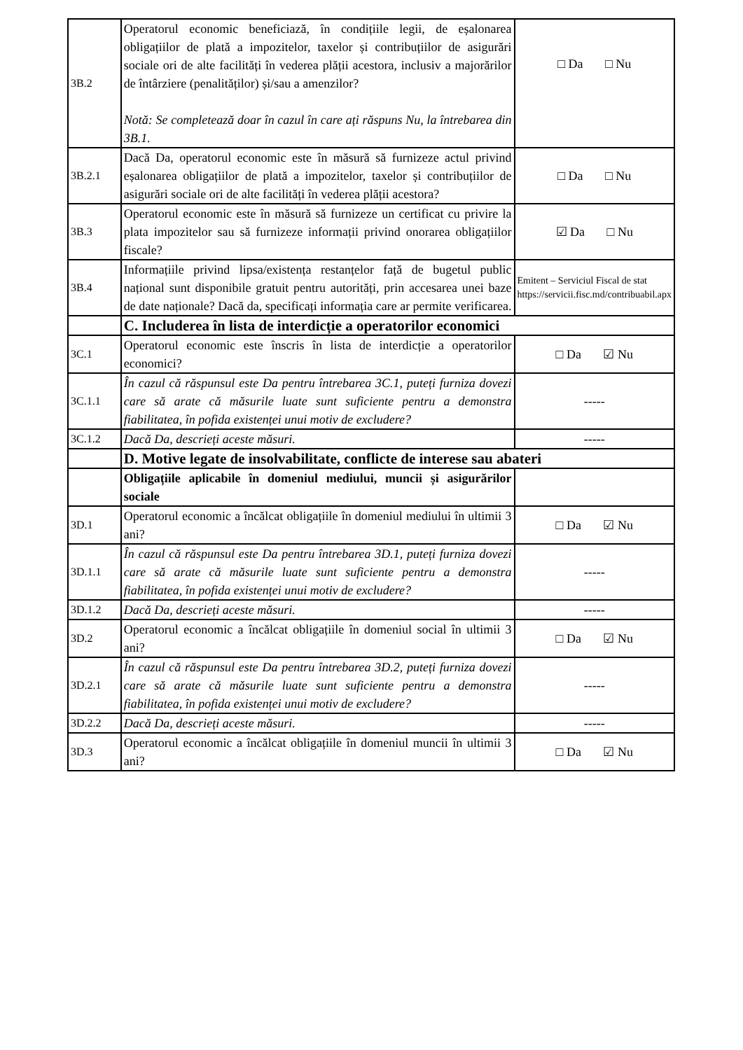| 3B.2 | Operatorul economic beneficiază, în condițiile legii, de eșalonarea obligațiilor de plată a impozitelor, taxelor și contribuțiilor de asigurări sociale ori de alte facilități în vederea plății acestora, inclusiv a majorărilor de întârziere (penalităților) și/sau a amenzilor? Notă: Se completează doar în cazul în care ați răspuns Nu, la întrebarea din 3B.1. | □ Da □ Nu |
| 3B.2.1 | Dacă Da, operatorul economic este în măsură să furnizeze actul privind eșalonarea obligațiilor de plată a impozitelor, taxelor și contribuțiilor de asigurări sociale ori de alte facilități în vederea plății acestora? | □ Da □ Nu |
| 3B.3 | Operatorul economic este în măsură să furnizeze un certificat cu privire la plata impozitelor sau să furnizeze informații privind onorarea obligațiilor fiscale? | ☑ Da □ Nu |
| 3B.4 | Informațiile privind lipsa/existența restanțelor față de bugetul public național sunt disponibile gratuit pentru autorități, prin accesarea unei baze de date naționale? Dacă da, specificați informația care ar permite verificarea. | Emitent – Serviciul Fiscal de stat https://servicii.fisc.md/contribuabil.apx |
| | C. Includerea în lista de interdicție a operatorilor economici | |
| 3C.1 | Operatorul economic este înscris în lista de interdicție a operatorilor economici? | □ Da ☑ Nu |
| 3C.1.1 | În cazul că răspunsul este Da pentru întrebarea 3C.1, puteți furniza dovezi care să arate că măsurile luate sunt suficiente pentru a demonstra fiabilitatea, în pofida existenței unui motiv de excludere? | ----- |
| 3C.1.2 | Dacă Da, descrieți aceste măsuri. | ----- |
| | D. Motive legate de insolvabilitate, conflicte de interese sau abateri | |
| | Obligațiile aplicabile în domeniul mediului, muncii și asigurărilor sociale | |
| 3D.1 | Operatorul economic a încălcat obligațiile în domeniul mediului în ultimii 3 ani? | □ Da ☑ Nu |
| 3D.1.1 | În cazul că răspunsul este Da pentru întrebarea 3D.1, puteți furniza dovezi care să arate că măsurile luate sunt suficiente pentru a demonstra fiabilitatea, în pofida existenței unui motiv de excludere? | ----- |
| 3D.1.2 | Dacă Da, descrieți aceste măsuri. | ----- |
| 3D.2 | Operatorul economic a încălcat obligațiile în domeniul social în ultimii 3 ani? | □ Da ☑ Nu |
| 3D.2.1 | În cazul că răspunsul este Da pentru întrebarea 3D.2, puteți furniza dovezi care să arate că măsurile luate sunt suficiente pentru a demonstra fiabilitatea, în pofida existenței unui motiv de excludere? | ----- |
| 3D.2.2 | Dacă Da, descrieți aceste măsuri. | ----- |
| 3D.3 | Operatorul economic a încălcat obligațiile în domeniul muncii în ultimii 3 ani? | □ Da ☑ Nu |